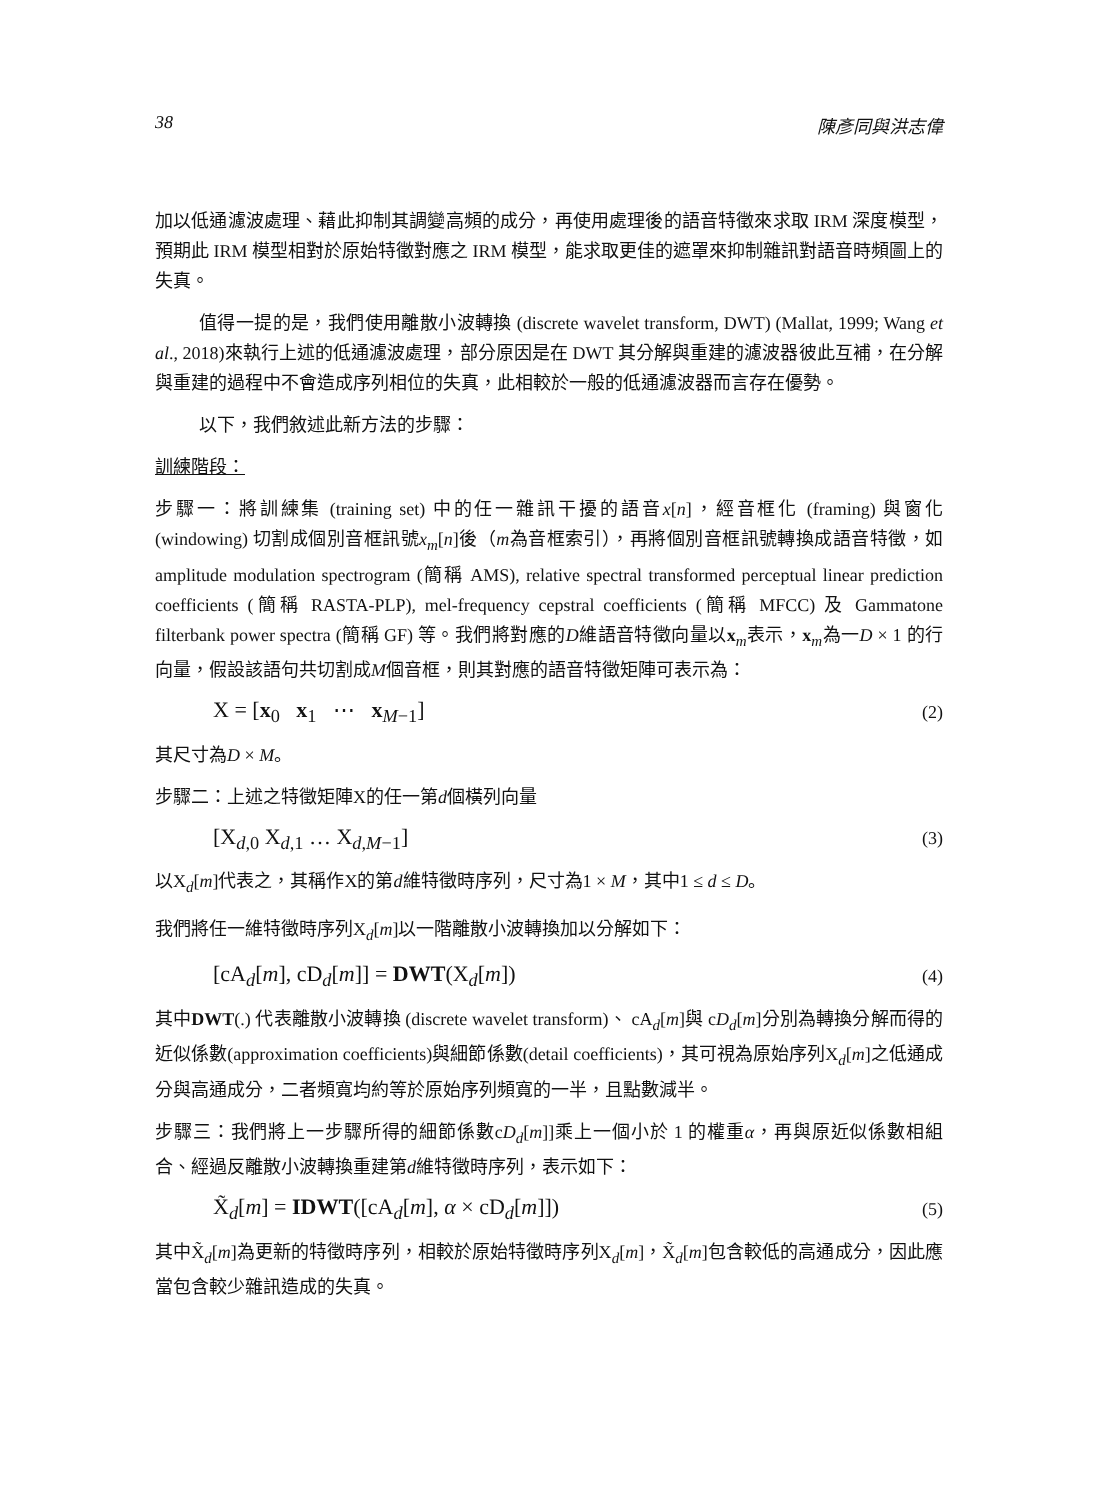38 陳彥同與洪志偉
加以低通濾波處理、藉此抑制其調變高頻的成分，再使用處理後的語音特徵來求取 IRM 深度模型，預期此 IRM 模型相對於原始特徵對應之 IRM 模型，能求取更佳的遮罩來抑制雜訊對語音時頻圖上的失真。
值得一提的是，我們使用離散小波轉換 (discrete wavelet transform, DWT) (Mallat, 1999; Wang et al., 2018)來執行上述的低通濾波處理，部分原因是在 DWT 其分解與重建的濾波器彼此互補，在分解與重建的過程中不會造成序列相位的失真，此相較於一般的低通濾波器而言存在優勢。
以下，我們敘述此新方法的步驟：
訓練階段：
步驟一：將訓練集 (training set) 中的任一雜訊干擾的語音x[n]，經音框化 (framing) 與窗化 (windowing) 切割成個別音框訊號x<sub>m</sub>[n]後（m為音框索引），再將個別音框訊號轉換成語音特徵，如 amplitude modulation spectrogram (簡稱 AMS), relative spectral transformed perceptual linear prediction coefficients (簡稱 RASTA-PLP), mel-frequency cepstral coefficients (簡稱 MFCC) 及 Gammatone filterbank power spectra (簡稱 GF) 等。我們將對應的D維語音特徵向量以x<sub>m</sub>表示，x<sub>m</sub>為一D × 1 的行向量，假設該語句共切割成M個音框，則其對應的語音特徵矩陣可表示為：
X = [x<sub>0</sub> x<sub>1</sub> ⋯ x<sub>M−1</sub>] (2)
其尺寸為D × M。
步驟二：上述之特徵矩陣X的任一第d個橫列向量
[X<sub>d,0</sub> X<sub>d,1</sub> … X<sub>d,M−1</sub>] (3)
以X<sub>d</sub>[m]代表之，其稱作X的第d維特徵時序列，尺寸為1 × M，其中1 ≤ d ≤ D。
我們將任一維特徵時序列X<sub>d</sub>[m]以一階離散小波轉換加以分解如下：
[cA<sub>d</sub>[m], cD<sub>d</sub>[m]] = DWT(X<sub>d</sub>[m]) (4)
其中DWT(.) 代表離散小波轉換 (discrete wavelet transform)、 cA<sub>d</sub>[m]與 cD<sub>d</sub>[m]分別為轉換分解而得的近似係數(approximation coefficients)與細節係數(detail coefficients)，其可視為原始序列X<sub>d</sub>[m]之低通成分與高通成分，二者頻寬均約等於原始序列頻寬的一半，且點數減半。
步驟三：我們將上一步驟所得的細節係數cD<sub>d</sub>[m]]乘上一個小於 1 的權重α，再與原近似係數相組合、經過反離散小波轉換重建第d維特徵時序列，表示如下：
X̃<sub>d</sub>[m] = IDWT([cA<sub>d</sub>[m], α × cD<sub>d</sub>[m]]) (5)
其中X̃<sub>d</sub>[m]為更新的特徵時序列，相較於原始特徵時序列X<sub>d</sub>[m]，X̃<sub>d</sub>[m]包含較低的高通成分，因此應當包含較少雜訊造成的失真。